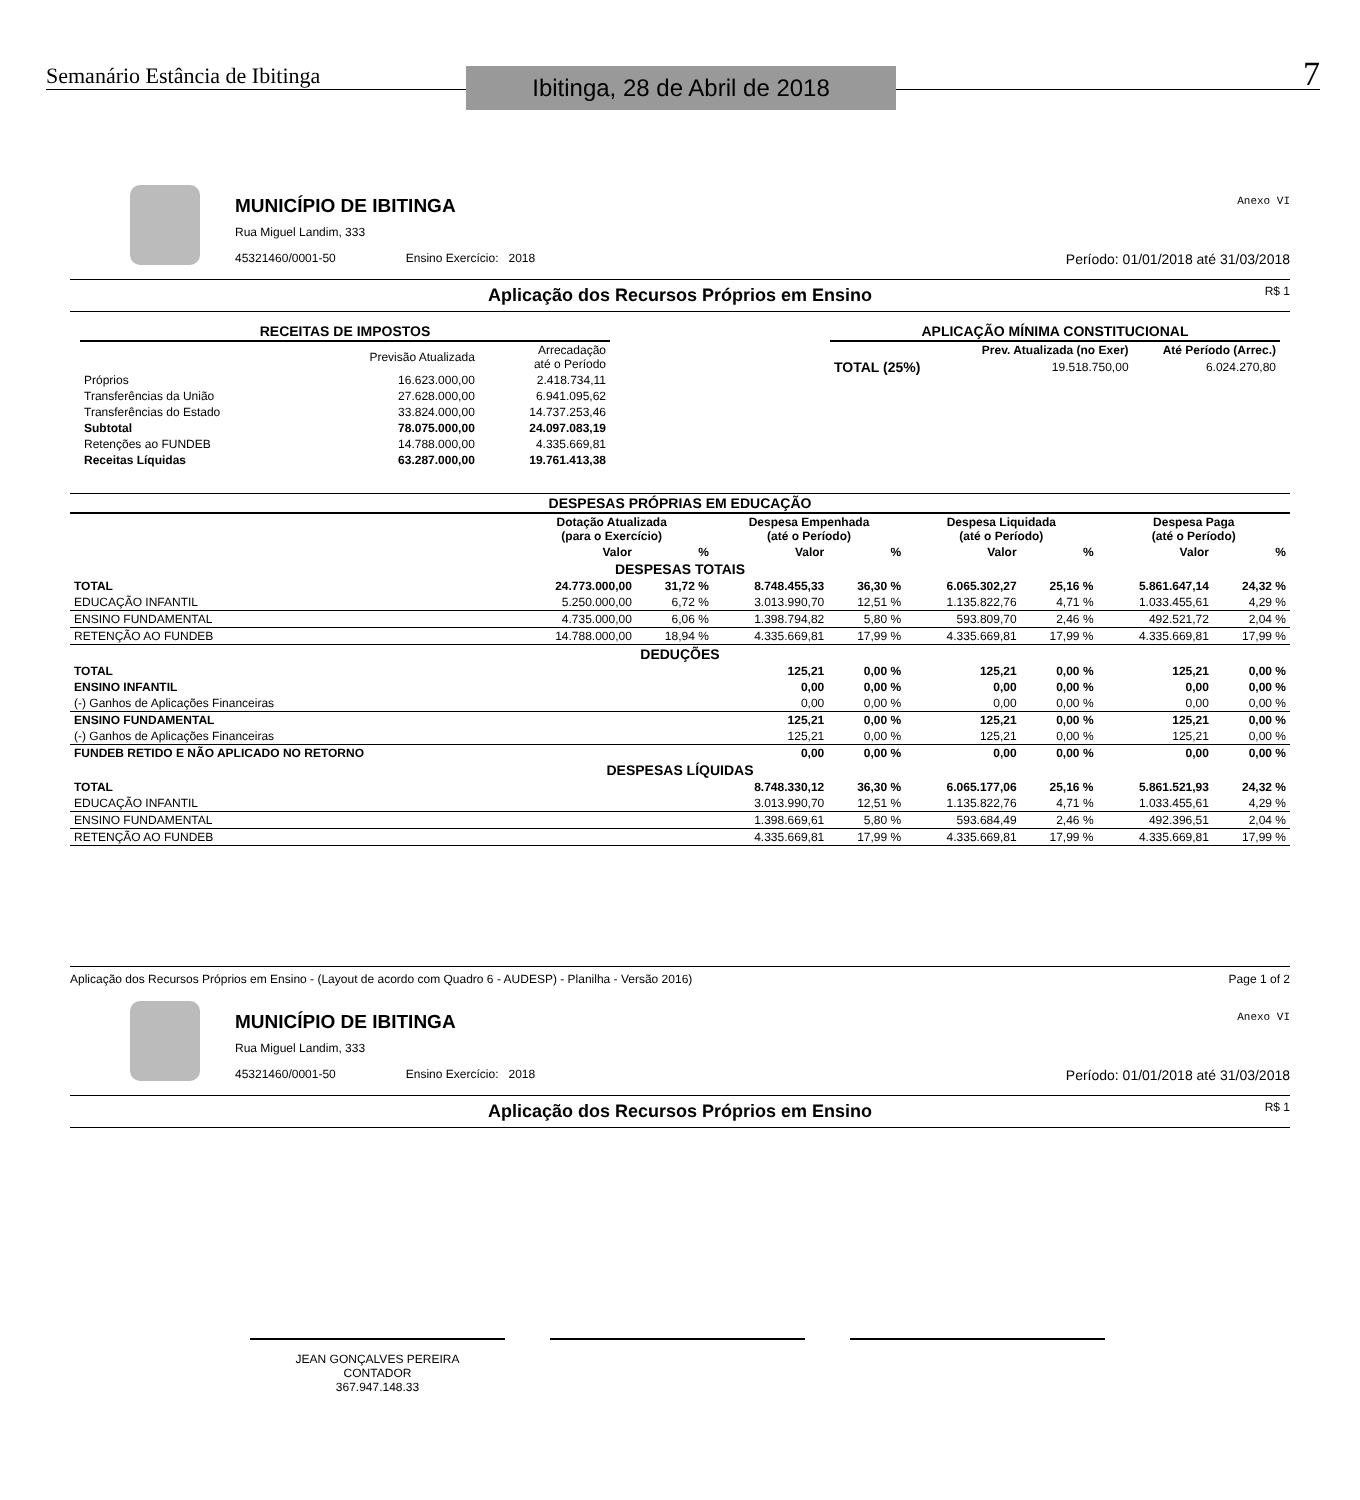Semanário Estância de Ibitinga
Ibitinga, 28 de Abril de 2018
7
MUNICÍPIO DE IBITINGA
Rua Miguel Landim, 333
45321460/0001-50 Ensino Exercício: 2018 Período: 01/01/2018 até 31/03/2018
Anexo VI
Aplicação dos Recursos Próprios em Ensino R$ 1
| RECEITAS DE IMPOSTOS | | |
| --- | --- | --- |
| | Previsão Atualizada | Arrecadação até o Período |
| Próprios | 16.623.000,00 | 2.418.734,11 |
| Transferências da União | 27.628.000,00 | 6.941.095,62 |
| Transferências do Estado | 33.824.000,00 | 14.737.253,46 |
| Subtotal | 78.075.000,00 | 24.097.083,19 |
| Retenções ao FUNDEB | 14.788.000,00 | 4.335.669,81 |
| Receitas Líquidas | 63.287.000,00 | 19.761.413,38 |
| APLICAÇÃO MÍNIMA CONSTITUCIONAL | | |
| --- | --- | --- |
| | Prev. Atualizada (no Exer) | Até Período (Arrec.) |
| TOTAL (25%) | 19.518.750,00 | 6.024.270,80 |
| DESPESAS PRÓPRIAS EM EDUCAÇÃO | | | | | | | | |
| --- | --- | --- | --- | --- | --- | --- | --- | --- |
| | Dotação Atualizada (para o Exercício) | | Despesa Empenhada (até o Período) | | Despesa Liquidada (até o Período) | | Despesa Paga (até o Período) | |
| | Valor | % | Valor | % | Valor | % | Valor | % |
| DESPESAS TOTAIS | | | | | | | | |
| TOTAL | 24.773.000,00 | 31,72 % | 8.748.455,33 | 36,30 % | 6.065.302,27 | 25,16 % | 5.861.647,14 | 24,32 % |
| EDUCAÇÃO INFANTIL | 5.250.000,00 | 6,72 % | 3.013.990,70 | 12,51 % | 1.135.822,76 | 4,71 % | 1.033.455,61 | 4,29 % |
| ENSINO FUNDAMENTAL | 4.735.000,00 | 6,06 % | 1.398.794,82 | 5,80 % | 593.809,70 | 2,46 % | 492.521,72 | 2,04 % |
| RETENÇÃO AO FUNDEB | 14.788.000,00 | 18,94 % | 4.335.669,81 | 17,99 % | 4.335.669,81 | 17,99 % | 4.335.669,81 | 17,99 % |
| DEDUÇÕES | | | | | | | | |
| TOTAL | | | 125,21 | 0,00 % | 125,21 | 0,00 % | 125,21 | 0,00 % |
| ENSINO INFANTIL | | | 0,00 | 0,00 % | 0,00 | 0,00 % | 0,00 | 0,00 % |
| (-) Ganhos de Aplicações Financeiras | | | 0,00 | 0,00 % | 0,00 | 0,00 % | 0,00 | 0,00 % |
| ENSINO FUNDAMENTAL | | | 125,21 | 0,00 % | 125,21 | 0,00 % | 125,21 | 0,00 % |
| (-) Ganhos de Aplicações Financeiras | | | 125,21 | 0,00 % | 125,21 | 0,00 % | 125,21 | 0,00 % |
| FUNDEB RETIDO E NÃO APLICADO NO RETORNO | | | 0,00 | 0,00 % | 0,00 | 0,00 % | 0,00 | 0,00 % |
| DESPESAS LÍQUIDAS | | | | | | | | |
| TOTAL | | | 8.748.330,12 | 36,30 % | 6.065.177,06 | 25,16 % | 5.861.521,93 | 24,32 % |
| EDUCAÇÃO INFANTIL | | | 3.013.990,70 | 12,51 % | 1.135.822,76 | 4,71 % | 1.033.455,61 | 4,29 % |
| ENSINO FUNDAMENTAL | | | 1.398.669,61 | 5,80 % | 593.684,49 | 2,46 % | 492.396,51 | 2,04 % |
| RETENÇÃO AO FUNDEB | | | 4.335.669,81 | 17,99 % | 4.335.669,81 | 17,99 % | 4.335.669,81 | 17,99 % |
Aplicação dos Recursos Próprios em Ensino - (Layout de acordo com Quadro 6 - AUDESP) - Planilha - Versão 2016) Page 1 of 2
MUNICÍPIO DE IBITINGA
Rua Miguel Landim, 333
45321460/0001-50 Ensino Exercício: 2018 Período: 01/01/2018 até 31/03/2018
Anexo VI
Aplicação dos Recursos Próprios em Ensino R$ 1
JEAN GONÇALVES PEREIRA
CONTADOR
367.947.148.33